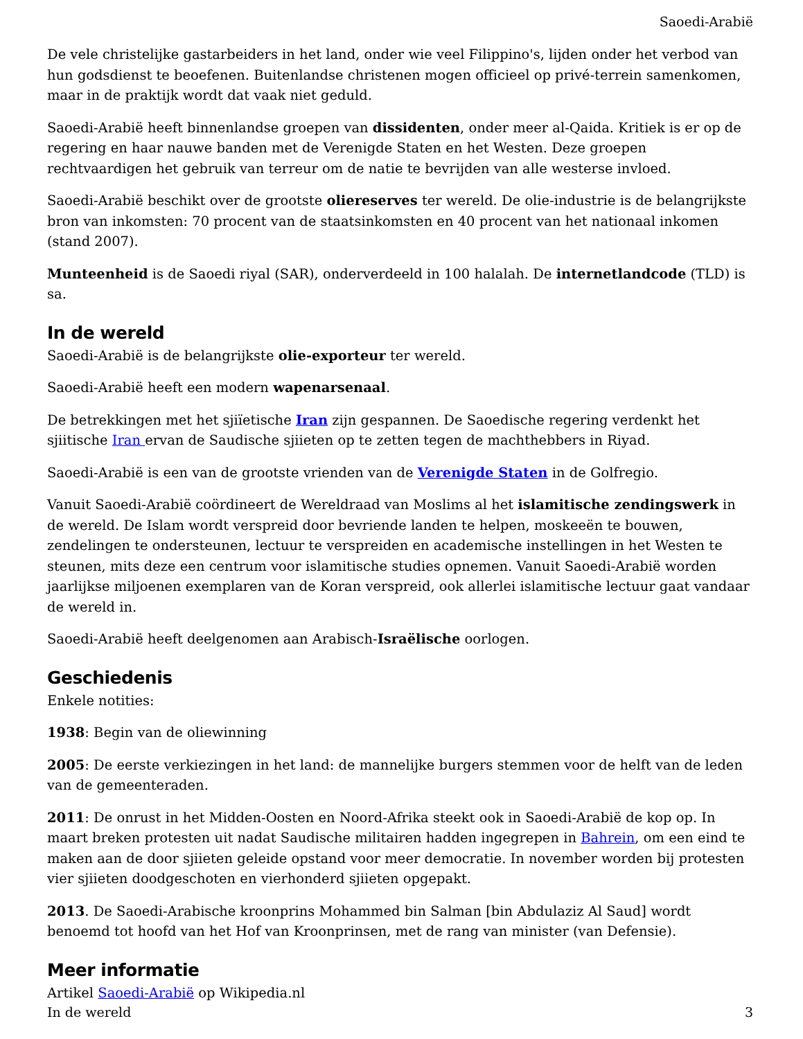Saoedi-Arabië
De vele christelijke gastarbeiders in het land, onder wie veel Filippino's, lijden onder het verbod van hun godsdienst te beoefenen. Buitenlandse christenen mogen officieel op privé-terrein samenkomen, maar in de praktijk wordt dat vaak niet geduld.
Saoedi-Arabië heeft binnenlandse groepen van dissidenten, onder meer al-Qaida. Kritiek is er op de regering en haar nauwe banden met de Verenigde Staten en het Westen. Deze groepen rechtvaardigen het gebruik van terreur om de natie te bevrijden van alle westerse invloed.
Saoedi-Arabië beschikt over de grootste oliereserves ter wereld. De olie-industrie is de belangrijkste bron van inkomsten: 70 procent van de staatsinkomsten en 40 procent van het nationaal inkomen (stand 2007).
Munteenheid is de Saoedi riyal (SAR), onderverdeeld in 100 halalah. De internetlandcode (TLD) is sa.
In de wereld
Saoedi-Arabië is de belangrijkste olie-exporteur ter wereld.
Saoedi-Arabië heeft een modern wapenarsenaal.
De betrekkingen met het sjiïetische Iran zijn gespannen. De Saoedische regering verdenkt het sjiitische Iran ervan de Saudische sjiieten op te zetten tegen de machthebbers in Riyad.
Saoedi-Arabië is een van de grootste vrienden van de Verenigde Staten in de Golfregio.
Vanuit Saoedi-Arabië coördineert de Wereldraad van Moslims al het islamitische zendingswerk in de wereld. De Islam wordt verspreid door bevriende landen te helpen, moskeeën te bouwen, zendelingen te ondersteunen, lectuur te verspreiden en academische instellingen in het Westen te steunen, mits deze een centrum voor islamitische studies opnemen. Vanuit Saoedi-Arabië worden jaarlijkse miljoenen exemplaren van de Koran verspreid, ook allerlei islamitische lectuur gaat vandaar de wereld in.
Saoedi-Arabië heeft deelgenomen aan Arabisch-Israëlische oorlogen.
Geschiedenis
Enkele notities:
1938: Begin van de oliewinning
2005: De eerste verkiezingen in het land: de mannelijke burgers stemmen voor de helft van de leden van de gemeenteraden.
2011: De onrust in het Midden-Oosten en Noord-Afrika steekt ook in Saoedi-Arabië de kop op. In maart breken protesten uit nadat Saudische militairen hadden ingegrepen in Bahrein, om een eind te maken aan de door sjiieten geleide opstand voor meer democratie. In november worden bij protesten vier sjiieten doodgeschoten en vierhonderd sjiieten opgepakt.
2013. De Saoedi-Arabische kroonprins Mohammed bin Salman [bin Abdulaziz Al Saud] wordt benoemd tot hoofd van het Hof van Kroonprinsen, met de rang van minister (van Defensie).
Meer informatie
Artikel Saoedi-Arabië op Wikipedia.nl
In de wereld 3